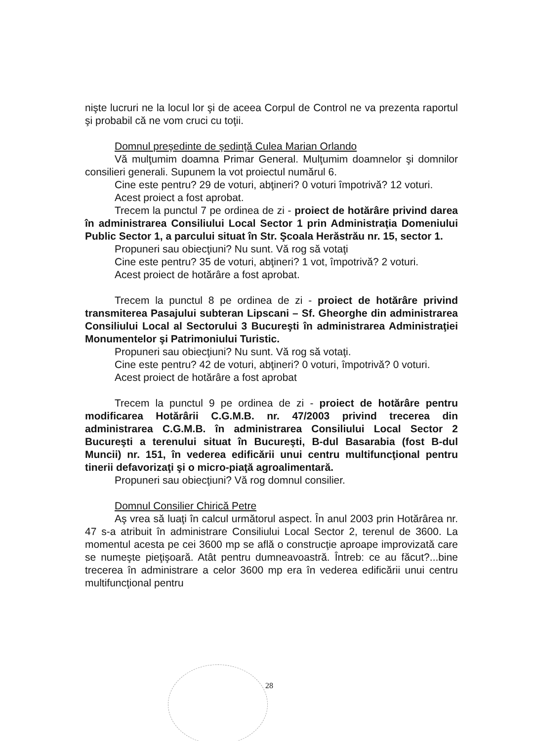nişte lucruri ne la locul lor şi de aceea Corpul de Control ne va prezenta raportul şi probabil că ne vom cruci cu toţii.
Domnul preşedinte de şedinţă Culea Marian Orlando
Vă mulţumim doamna Primar General. Mulţumim doamnelor şi domnilor consilieri generali. Supunem la vot proiectul numărul 6.
Cine este pentru? 29 de voturi, abţineri? 0 voturi împotrivă? 12 voturi.
Acest proiect a fost aprobat.
Trecem la punctul 7 pe ordinea de zi - proiect de hotărâre privind darea în administrarea Consiliului Local Sector 1 prin Administraţia Domeniului Public Sector 1, a parcului situat în Str. Şcoala Herăstrău nr. 15, sector 1.
Propuneri sau obiecţiuni? Nu sunt. Vă rog să votaţi
Cine este pentru? 35 de voturi, abţineri? 1 vot, împotrivă? 2 voturi.
Acest proiect de hotărâre a fost aprobat.
Trecem la punctul 8 pe ordinea de zi - proiect de hotărâre privind transmiterea Pasajului subteran Lipscani – Sf. Gheorghe din administrarea Consiliului Local al Sectorului 3 Bucureşti în administrarea Administraţiei Monumentelor şi Patrimoniului Turistic.
Propuneri sau obiecţiuni? Nu sunt. Vă rog să votaţi.
Cine este pentru? 42 de voturi, abţineri? 0 voturi, împotrivă? 0 voturi.
Acest proiect de hotărâre a fost aprobat
Trecem la punctul 9 pe ordinea de zi - proiect de hotărâre pentru modificarea Hotărârii C.G.M.B. nr. 47/2003 privind trecerea din administrarea C.G.M.B. în administrarea Consiliului Local Sector 2 Bucureşti a terenului situat în Bucureşti, B-dul Basarabia (fost B-dul Muncii) nr. 151, în vederea edificării unui centru multifuncţional pentru tinerii defavorizaţi şi o micro-piaţă agroalimentară.
Propuneri sau obiecţiuni? Vă rog domnul consilier.
Domnul Consilier Chirică Petre
Aş vrea să luaţi în calcul următorul aspect. În anul 2003 prin Hotărârea nr. 47 s-a atribuit în administrare Consiliului Local Sector 2, terenul de 3600. La momentul acesta pe cei 3600 mp se află o construcţie aproape improvizată care se numeşte pieţişoară. Atât pentru dumneavoastră. Întreb: ce au făcut?...bine trecerea în administrare a celor 3600 mp era în vederea edificării unui centru multifuncţional pentru
28